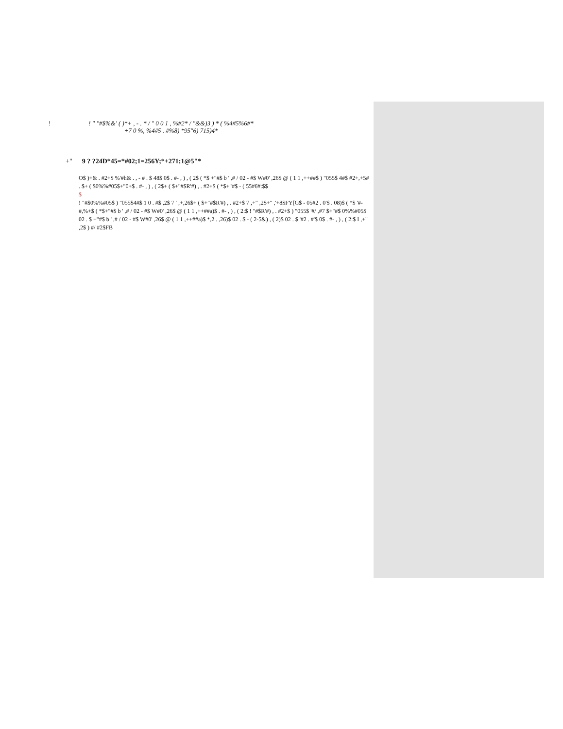!
! " "#$%&' ( )*+ , - . * / " 0 0 1 , %#2* / "&&)3 ) * ( %4#5%6#*
+7 0 %, %4#5 . #%8) *95"6) 715)4*
+" 9 ? ?24D*45=*#02;1=256Y;*+271;1@5"*
O$ )+& . #2+$ %'#h& . , - # . $ 48$ 0$ . #- , ) , ( 2$ ( *$ +"#$ b ' ,# / 02 - #$ W#0' ,26$ @ ( 1 1 ,++##$ ) "055$ 4#$ #2+,+5# . $+ ( $0%%#05$+"0+$ . #- , ) , ( 2$+ ( $+"#$R'#) , . #2+$ ( *$+"#$ - ( 55#6#:$$
$
! "#$0%%#05$ ) "055$4#$ 1 0 . #$ ,2$ 7 ' ,+,26$+ ( $+"#$R'#) , . #2+$ 7 ,+" ,2$+" ,'+8$FY[G$ - 05#2 . 0'$ . 08)$ ( *$ '#-#,%+$ ( *$+"#$ b ' ,# / 02 - #$ W#0' ,26$ @ ( 1 1 ,++##a)$ . #- , ) , ( 2:$ ! "#$R'#) , . #2+$ ) "055$ '#/ ,#7 $+"#$ 0%%#05$ 02 . $ +"#$ b ' ,# / 02 - #$ W#0' ,26$ @ ( 1 1 ,++##a)$ *,2 . ,26)$ 02 . $ - ( 2-5&) , ( 2)$ 02 . $ '#2 . #'$ 0$ . #- , ) , ( 2:$ I ,+" ,2$ ) #/ #2$FB